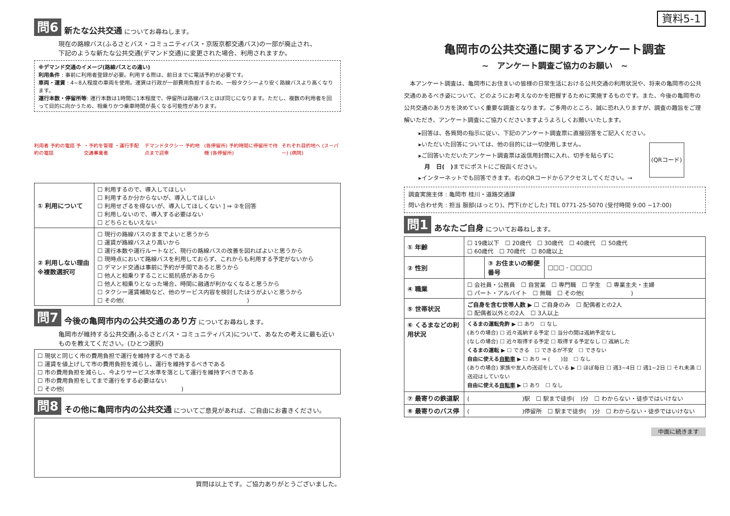問6 新たな公共交通 についてお尋ねします。
現在の路線バス(ふるさとバス・コミュニティバス・京阪京都交通バス)の一部が廃止され、
下記のような新たな公共交通(デマンド交通)に変更された場合、利用されますか。
※デマンド交通のイメージ(路線バスとの違い)
利用条件 : 事前に利用者登録が必要。利用する際は、前日までに電話予約が必要です。
車両・運賃 : 4~8人程度の車両を使用。運賃は行政が一部費用負担するため、一般タクシーより安く路線バスより高くなります。
運行本数・停留所等: 運行本数は1時間に1本程度で、停留所は路線バスとほぼ同じになります。ただし、複数の利用者を回って目的に向かうため、相乗りかつ乗車時間が長くなる可能性があります。
利用者 予約の電話 予約の電話 ・予約を管理 ・運行手配 交通事業者 デマンドタクシー 予約地点まで迎車 (各停留所) 予約時間に停留所で待機 (各停留所) それぞれ目的地へ (スーパー) (病院)
| ① 利用について | ☐ 利用するので、導入してほしい ☐ 利用するか分からないが、導入してほしい ☐ 利用せざるを得ないが、導入してほしくない ] ⇒ ②を回答 ☐ 利用しないので、導入する必要はない ☐ どちらともいえない |
| ② 利用しない理由 ※複数選択可 | ☐ 現行の路線バスのままでよいと思うから ☐ 運賃が路線バスより高いから ☐ 運行本数や運行ルートなど、現行の路線バスの改善を図ればよいと思うから ☐ 現時点において路線バスを利用しておらず、これからも利用する予定がないから ☐ デマンド交通は事前に予約が手間であると思うから ☐ 他人と相乗りすることに抵抗感があるから ☐ 他人と相乗りとなった場合、時間に融通が利かなくなると思うから ☐ タクシー運賃補助など、他のサービス内容を検討したほうがよいと思うから ☐ その他( ) |
問7 今後の亀岡市内の公共交通のあり方 についてお尋ねします。
亀岡市が維持する公共交通(ふるさとバス・コミュニティバス)について、あなたの考えに最も近いものを教えてください。(ひとつ選択)
| ☐ 現状と同じく市の費用負担で運行を維持するべきである ☐ 運賃を値上げして市の費用負担を減らし、運行を維持するべきである ☐ 市の費用負担を減らし、今よりサービス水準を落として運行を維持すべきである ☐ 市の費用負担をしてまで運行をする必要はない ☐ その他( ) |
問8 その他に亀岡市内の公共交通 についてご意見があれば、ご自由にお書きください。
質問は以上です。ご協力ありがとうございました。
資料5-1
亀岡市の公共交通に関するアンケート調査
~　アンケート調査ご協力のお願い　~
　本アンケート調査は、亀岡市にお住まいの皆様の日常生活における公共交通の利用状況や、将来の亀岡市の公共交通のあるべき姿について、どのようにお考えなのかを把握するために実施するものです。また、今後の亀岡市の公共交通のあり方を決めていく重要な調査となります。ご多用のところ、誠に恐れ入りますが、調査の趣旨をご理解いただき、アンケート調査にご協力くださいますようよろしくお願いいたします。
▸回答は、各質問の指示に従い、下記のアンケート調査票に直接回答をご記入ください。
▸いただいた回答については、他の目的には一切使用しません。
▸ご回答いただいたアンケート調査票は返信用封筒に入れ、切手を貼らずに
　月　日(　) までにポストにご投函ください。
▸インターネットでも回答できます。右のQRコードからアクセスしてください。→
(QRコード)
調査実施主体 : 亀岡市 桂川・道路交通課
問い合わせ先 : 担当 服部(はっとり)、門下(かどした) TEL 0771-25-5070 (受付時間 9:00 ~17:00)
問1 あなたご自身 についてお尋ねします。
| ① 年齢 | ☐ 19歳以下 ☐ 20歳代 ☐ 30歳代 ☐ 40歳代 ☐ 50歳代 ☐ 60歳代 ☐ 70歳代 ☐ 80歳以上 | | |
| ② 性別 | | ③ お住まいの郵便番号 | □□□ - □□□□ |
| ④ 職業 | ☐ 会社員・公務員 ☐ 自営業 ☐ 専門職 ☐ 学生 ☐ 専業主夫・主婦 ☐ パート・アルバイト ☐ 無職 ☐ その他( ) | | |
| ⑤ 世帯状況 | ご自身を含む世帯人数 ▶ ☐ ご自身のみ ☐ 配偶者との2人 ☐ 配偶者以外との2人 ☐ 3人以上 | | |
| ⑥ くるまなどの利用状況 | くるまの運転免許 ▶ ☐ あり ☐ なし (ありの場合) ☐ 近々返納する予定 ☐ 当分の間は返納予定なし (なしの場合) ☐ 近々取得する予定 ☐ 取得する予定なし ☐ 返納した くるまの運転 ▶ ☐ できる ☐ できるが不安 ☐ できない 自由に使える 自動車 ▶ ☐ あり ⇒ ( )台 ☐ なし (ありの場合) 家族や友人の送迎をしている ▶ ☐ ほぼ毎日 ☐ 週3~4日 ☐ 週1~2日 ☐ それ未満 ☐ 送迎はしていない 自由に使える 自転車 ▶ ☐ あり ☐ なし | | |
| ⑦ 最寄りの鉄道駅 | ( )駅 ☐ 駅まで徒歩( )分 ☐ わからない・徒歩ではいけない | | |
| ⑧ 最寄りのバス停 | ( )停留所 ☐ 駅まで徒歩( )分 ☐ わからない・徒歩ではいけない | | |
中面に続きます